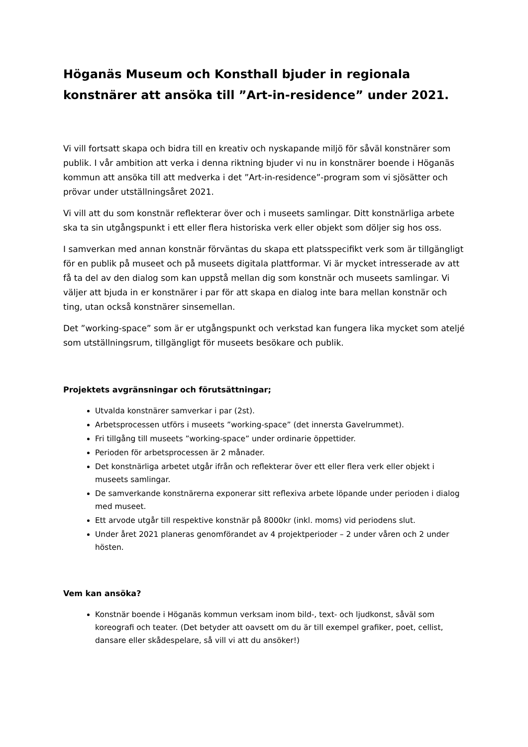Höganäs Museum och Konsthall bjuder in regionala konstnärer att ansöka till ”Art-in-residence” under 2021.
Vi vill fortsatt skapa och bidra till en kreativ och nyskapande miljö för såväl konstnärer som publik. I vår ambition att verka i denna riktning bjuder vi nu in konstnärer boende i Höganäs kommun att ansöka till att medverka i det ”Art-in-residence”-program som vi sjösätter och prövar under utställningsåret 2021.
Vi vill att du som konstnär reflekterar över och i museets samlingar. Ditt konstnärliga arbete ska ta sin utgångspunkt i ett eller flera historiska verk eller objekt som döljer sig hos oss.
I samverkan med annan konstnär förväntas du skapa ett platsspecifikt verk som är tillgängligt för en publik på museet och på museets digitala plattformar. Vi är mycket intresserade av att få ta del av den dialog som kan uppstå mellan dig som konstnär och museets samlingar. Vi väljer att bjuda in er konstnärer i par för att skapa en dialog inte bara mellan konstnär och ting, utan också konstnärer sinsemellan.
Det ”working-space” som är er utgångspunkt och verkstad kan fungera lika mycket som ateljé som utställningsrum, tillgängligt för museets besökare och publik.
Projektets avgränsningar och förutsättningar;
Utvalda konstnärer samverkar i par (2st).
Arbetsprocessen utförs i museets ”working-space” (det innersta Gavelrummet).
Fri tillgång till museets ”working-space” under ordinarie öppettider.
Perioden för arbetsprocessen är 2 månader.
Det konstnärliga arbetet utgår ifrån och reflekterar över ett eller flera verk eller objekt i museets samlingar.
De samverkande konstnärerna exponerar sitt reflexiva arbete löpande under perioden i dialog med museet.
Ett arvode utgår till respektive konstnär på 8000kr (inkl. moms) vid periodens slut.
Under året 2021 planeras genomförandet av 4 projektperioder – 2 under våren och 2 under hösten.
Vem kan ansöka?
Konstnär boende i Höganäs kommun verksam inom bild-, text- och ljudkonst, såväl som koreografi och teater. (Det betyder att oavsett om du är till exempel grafiker, poet, cellist, dansare eller skådespelare, så vill vi att du ansöker!)